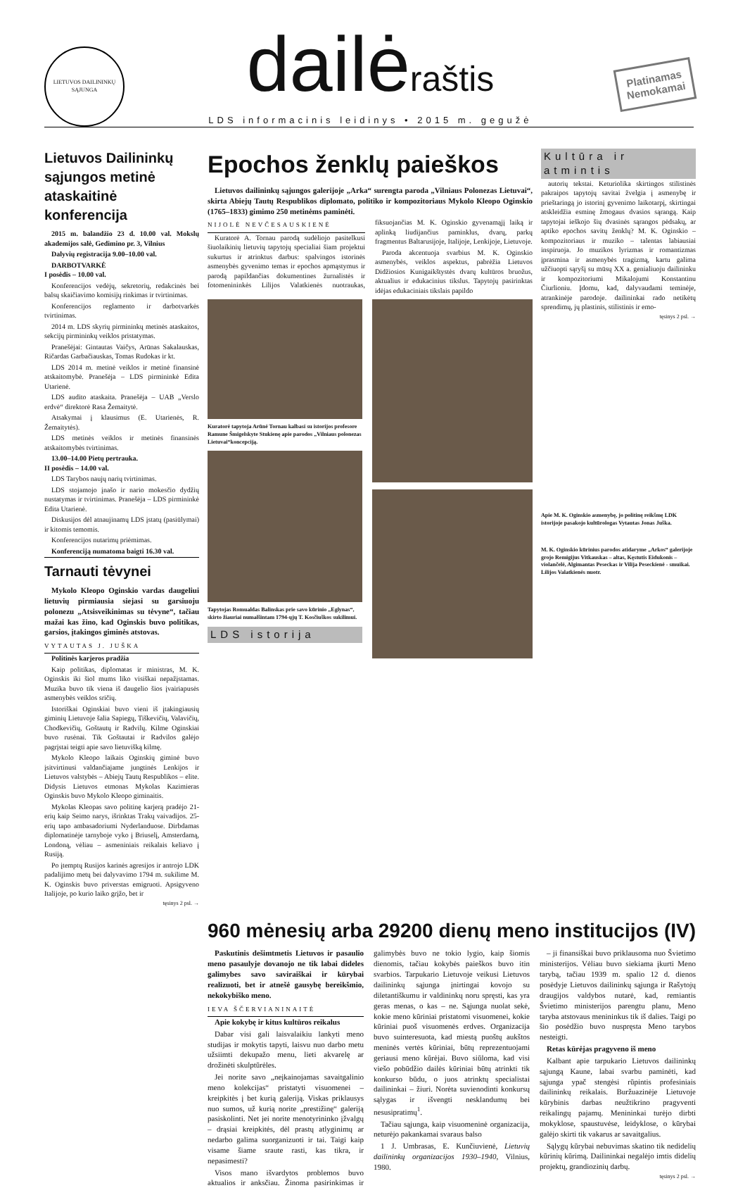LIETUVOS DAILININKŲ SĄJUNGA
dailėraštis
LDS informacinis leidinys • 2015 m. gegužė
Platinamas
Nemokamai
Lietuvos Dailininkų sąjungos metinė ataskaitinė konferencija
2015 m. balandžio 23 d. 10.00 val. Mokslų akademijos salė, Gedimino pr. 3, Vilnius
Dalyvių registracija 9.00–10.00 val.
DARBOTVARKĖ
I posėdis – 10.00 val.
Konferencijos vedėjų, sekretorių, redakcinės bei balsų skaičiavimo komisijų rinkimas ir tvirtinimas.
Konferencijos reglamento ir darbotvarkės tvirtinimas.
2014 m. LDS skyrių pirmininkų metinės ataskaitos, sekcijų pirmininkų veiklos pristatymas.
Pranešėjai: Gintautas Vaičys, Arūnas Sakalauskas, Ričardas Garbačiauskas, Tomas Rudokas ir kt.
LDS 2014 m. metinė veiklos ir metinė finansinė atskaitomybė. Pranešėja – LDS pirmininkė Edita Utarienė.
LDS audito ataskaita. Pranešėja – UAB „Verslo erdvė“ direktorė Rasa Žemaitytė.
Atsakymai į klausimus (E. Utarienės, R. Žemaitytės).
LDS metinės veiklos ir metinės finansinės atskaitomybės tvirtinimas.
13.00–14.00 Pietų pertrauka.
II posėdis – 14.00 val.
LDS Tarybos naujų narių tvirtinimas.
LDS stojamojo įnašo ir nario mokesčio dydžių nustatymas ir tvirtinimas. Pranešėja – LDS pirmininkė Edita Utarienė.
Diskusijos dėl atnaujinamų LDS įstatų (pasiūlymai) ir kitomis temomis.
Konferencijos nutarimų priėmimas.
Konferenciją numatoma baigti 16.30 val.
Tarnauti tėvynei
Mykolo Kleopo Oginskio vardas daugeliui lietuvių pirmiausia siejasi su garsiuoju polonezu „Atsisveikinimas su tėvyne“, tačiau mažai kas žino, kad Oginskis buvo politikas, garsios, įtakingos giminės atstovas.
VYTAUTAS J. JUŠKA
Politinės karjeros pradžia
Kaip politikas, diplomatas ir ministras, M. K. Oginskis iki šiol mums liko visiškai nepažįstamas. Muzika buvo tik viena iš daugelio šios įvairiapusės asmenybės veiklos sričių.
Istoriškai Oginskiai buvo vieni iš įtakingiausių giminių Lietuvoje šalia Sapiegų, Tiškevičių, Valavičių, Chodkevičių, Goštautų ir Radvilų. Kilme Oginskiai buvo rusėnai. Tik Goštautai ir Radvilos galėjo pagrįstai teigti apie savo lietuvišką kilmę.
Mykolo Kleopo laikais Oginskių giminė buvo įsitvirtinusi valdančiajame jungtinės Lenkijos ir Lietuvos valstybės – Abiejų Tautų Respublikos – elite. Didysis Lietuvos etmonas Mykolas Kazimieras Oginskis buvo Mykolo Kleopo giminaitis.
Mykolas Kleopas savo politinę karjerą pradėjo 21-erių kaip Seimo narys, išrinktas Trakų vaivadijos. 25-erių tapo ambasadoriumi Nyderlanduose. Dirbdamas diplomatinėje tarnyboje vyko į Briuselį, Amsterdamą, Londoną, vėliau – asmeniniais reikalais keliavo į Rusiją.
Po įtemptų Rusijos karinės agresijos ir antrojo LDK padalijimo metų bei dalyvavimo 1794 m. sukilime M. K. Oginskis buvo priverstas emigruoti. Apsigyveno Italijoje, po kurio laiko grįžo, bet ir
tęsinys 2 psl. →
Epochos ženklų paieškos
Lietuvos dailininkų sąjungos galerijoje „Arka“ surengta paroda „Vilniaus Polonezas Lietuvai“, skirta Abiejų Tautų Respublikos diplomato, politiko ir kompozitoriaus Mykolo Kleopo Oginskio (1765–1833) gimimo 250 metinėms paminėti.
NIJOLĖ NEVČESAUSKIENĖ
Kuratorė A. Tornau parodą sudėliojo pasitelkusi šiuolaikinių lietuvių tapytojų specialiai šiam projektui sukurtus ir atrinktus darbus: spalvingos istorinės asmenybės gyvenimo temas ir epochos apmąstymus ir parodą papildančias dokumentines žurnalistės ir fotomenininkės Lilijos Valatkienės nuotraukas, fiksuojančias M. K. Oginskio gyvenamąjį laiką ir aplinką liudijančius paminklus, dvarų, parkų fragmentus Baltarusijoje, Italijoje, Lenkijoje, Lietuvoje.
Paroda akcentuoja svarbius M. K. Oginskio asmenybės, veiklos aspektus, pabrėžia Lietuvos Didžiosios Kunigaikštystės dvarų kultūros bruožus, aktualius ir edukacinius tikslus. Tapytojų pasirinktas idėjas edukaciniais tikslais papildo
Kuratorė tapytoja Arūnė Tornau kalbasi su istorijos profesore Ramune Šmigelskyte Stukienę apie parodos „Vilniaus polonezas Lietuvai“koncepciją.
Tapytojas Romualdas Balinskas prie savo kūrinio „Eglynas“, skirto žiauriai numalšintam 1794-ųjų T. Kosčiuškos sukilimui.
LDS istorija
Kultūra ir atmintis
autorių tekstai. Keturiolika skirtingos stilistinės pakraipos tapytojų savitai žvelgia į asmenybę ir prieštaringą jo istorinį gyvenimo laikotarpį, skirtingai atskleidžia esminę žmogaus dvasios sąrangą. Kaip tapytojai ieškojo šių dvasinės sąrangos pėdsakų, ar aptiko epochos savitų ženklų? M. K. Oginskio – kompozitoriaus ir muziko – talentas labiausiai inspiruoja. Jo muzikos lyrizmas ir romantizmas įprasmina ir asmenybės tragizmą, kartu galima užčiuopti sąryšį su mūsų XX a. genialiuoju dailininku ir kompozitoriumi Mikalojumi Konstantinu Čiurlioniu. Įdomu, kad, dalyvaudami teminėje, atrankinėje parodoje. dailininkai rado netikėtų sprendimų, jų plastinis, stilistinis ir emo-
tęsinys 2 psl. →
Apie M. K. Oginskio asmenybę, jo politinę reikšmę LDK istorijoje pasakojo kultūrologas Vytautas Jonas Juška.
M. K. Oginskio kūrinius parodos atidaryme „Arkos“ galerijoje grojo Remigijus Vitkauskas – altas, Kęstutis Eidukonis – violančelė, Algimantas Peseckas ir Vilija Peseckienė - smuikai.
Lilijos Valatkienės nuotr.
960 mėnesių arba 29200 dienų meno institucijos (IV)
Paskutinis dešimtmetis Lietuvos ir pasaulio meno pasaulyje dovanojo ne tik labai dideles galimybes savo saviraiškai ir kūrybai realizuoti, bet ir atnešė gausybę bereikšmio, nekokybiško meno.
IEVA ŠČERVIANINAITĖ
Apie kokybę ir kitus kultūros reikalus
Dabar visi gali laisvalaikiu lankyti meno studijas ir mokytis tapyti, laisvu nuo darbo metu užsiimti dekupažo menu, lieti akvarelę ar drožinėti skulptūrėles.
Jei norite savo „neįkainojamas savaitgalinio meno kolekcijas“ pristatyti visuomenei – kreipkitės į bet kurią galeriją. Viskas priklausys nuo sumos, už kurią norite „prestižinę“ galeriją pasiskolinti. Net jei norite menotyrininko įžvalgų – drąsiai kreipkitės, dėl prastų atlyginimų ar nedarbo galima suorganizuoti ir tai. Taigi kaip visame šiame sraute rasti, kas tikra, ir nepasimesti?
Visos mano išvardytos problemos buvo aktualios ir anksčiau. Žinoma pasirinkimas ir galimybės buvo ne tokio lygio, kaip šiomis dienomis, tačiau kokybės paieškos buvo itin svarbios. Tarpukario Lietuvoje veikusi Lietuvos dailininkų sąjunga įnirtingai kovojo su diletantiškumu ir valdininkų noru spręsti, kas yra geras menas, o kas – ne. Sąjunga nuolat sekė, kokie meno kūriniai pristatomi visuomenei, kokie kūriniai puoš visuomenės erdves. Organizacija buvo suinteresuota, kad miestą puoštų aukštos meninės vertės kūriniai, būtų reprezentuojami geriausi meno kūrėjai. Buvo siūloma, kad visi viešo pobūdžio dailės kūriniai būtų atrinkti tik konkurso būdu, o juos atrinktų specialistai dailininkai – žiuri. Norėta suvienodinti konkursų sąlygas ir išvengti nesklandumų bei nesusipratimų<sup>1</sup>.
Tačiau sąjunga, kaip visuomeninė organizacija, neturėjo pakankamai svaraus balso
1 J. Umbrasas, E. Kunčiuvienė, Lietuvių dailininkų organizacijos 1930–1940, Vilnius, 1980.
– ji finansiškai buvo priklausoma nuo Švietimo ministerijos. Vėliau buvo siekiama įkurti Meno tarybą, tačiau 1939 m. spalio 12 d. dienos posėdyje Lietuvos dailininkų sąjunga ir Rašytojų draugijos valdybos nutarė, kad, remiantis Švietimo ministerijos parengtu planu, Meno taryba atstovaus menininkus tik iš dalies. Taigi po šio posėdžio buvo nuspręsta Meno tarybos nesteigti.
Retas kūrėjas pragyveno iš meno
Kalbant apie tarpukario Lietuvos dailininkų sąjungą Kaune, labai svarbu paminėti, kad sąjunga ypač stengėsi rūpintis profesiniais dailininkų reikalais. Buržuazinėje Lietuvoje kūrybinis darbas neužtikrino pragyventi reikalingų pajamų. Menininkai turėjo dirbti mokyklose, spaustuvėse, leidyklose, o kūrybai galėjo skirti tik vakarus ar savaitgalius.
Sąlygų kūrybai nebuvimas skatino tik nedidelių kūrinių kūrimą. Dailininkai negalėjo imtis didelių projektų, grandiozinių darbų.
tęsinys 2 psl. →